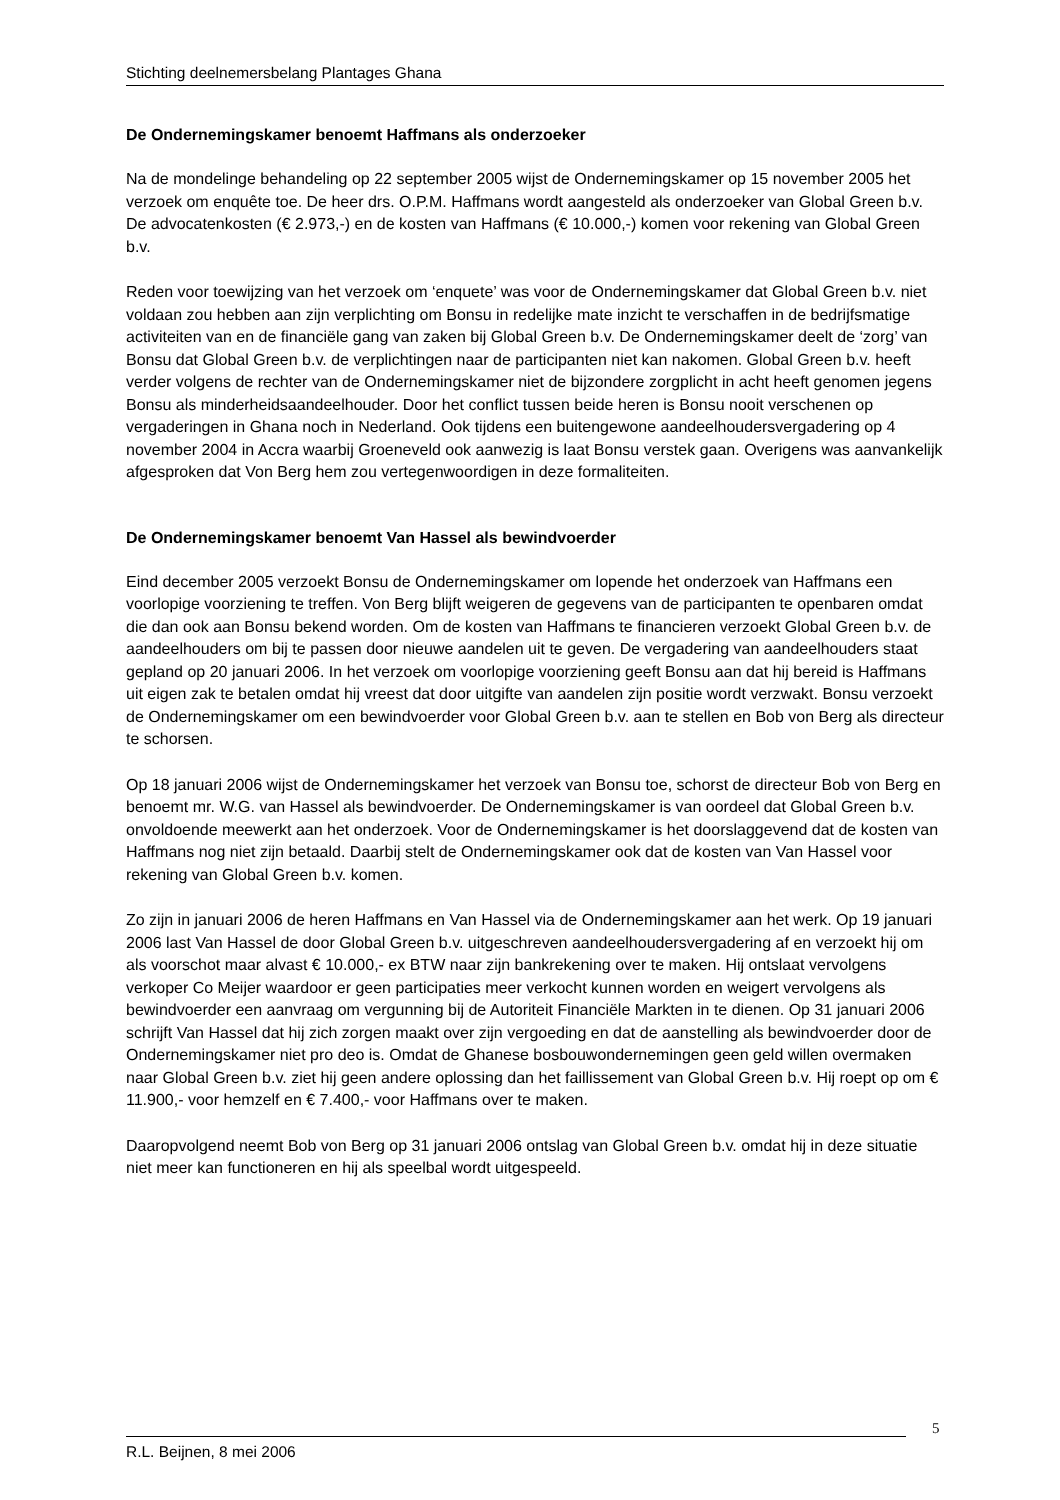Stichting deelnemersbelang Plantages Ghana
De Ondernemingskamer benoemt Haffmans als onderzoeker
Na de mondelinge behandeling op 22 september 2005 wijst de Ondernemingskamer op 15 november 2005 het verzoek om enquête toe. De heer drs. O.P.M. Haffmans wordt aangesteld als onderzoeker van Global Green b.v. De advocatenkosten (€ 2.973,-) en de kosten van Haffmans (€ 10.000,-) komen voor rekening van Global Green b.v.
Reden voor toewijzing van het verzoek om ‘enquete’ was voor de Ondernemingskamer dat Global Green b.v. niet voldaan zou hebben aan zijn verplichting om Bonsu in redelijke mate inzicht te verschaffen in de bedrijfsmatige activiteiten van en de financiële gang van zaken bij Global Green b.v. De Ondernemingskamer deelt de ‘zorg’ van Bonsu dat Global Green b.v. de verplichtingen naar de participanten niet kan nakomen. Global Green b.v. heeft verder volgens de rechter van de Ondernemingskamer niet de bijzondere zorgplicht in acht heeft genomen jegens Bonsu als minderheidsaandeelhouder. Door het conflict tussen beide heren is Bonsu nooit verschenen op vergaderingen in Ghana noch in Nederland. Ook tijdens een buitengewone aandeelhoudersvergadering op 4 november 2004 in Accra waarbij Groeneveld ook aanwezig is laat Bonsu verstek gaan. Overigens was aanvankelijk afgesproken dat Von Berg hem zou vertegenwoordigen in deze formaliteiten.
De Ondernemingskamer benoemt Van Hassel als bewindvoerder
Eind december 2005 verzoekt Bonsu de Ondernemingskamer om lopende het onderzoek van Haffmans een voorlopige voorziening te treffen. Von Berg blijft weigeren de gegevens van de participanten te openbaren omdat die dan ook aan Bonsu bekend worden. Om de kosten van Haffmans te financieren verzoekt Global Green b.v. de aandeelhouders om bij te passen door nieuwe aandelen uit te geven. De vergadering van aandeelhouders staat gepland op 20 januari 2006. In het verzoek om voorlopige voorziening geeft Bonsu aan dat hij bereid is Haffmans uit eigen zak te betalen omdat hij vreest dat door uitgifte van aandelen zijn positie wordt verzwakt. Bonsu verzoekt de Ondernemingskamer om een bewindvoerder voor Global Green b.v. aan te stellen en Bob von Berg als directeur te schorsen.
Op 18 januari 2006 wijst de Ondernemingskamer het verzoek van Bonsu toe, schorst de directeur Bob von Berg en benoemt mr. W.G. van Hassel als bewindvoerder. De Ondernemingskamer is van oordeel dat Global Green b.v. onvoldoende meewerkt aan het onderzoek. Voor de Ondernemingskamer is het doorslaggevend dat de kosten van Haffmans nog niet zijn betaald. Daarbij stelt de Ondernemingskamer ook dat de kosten van Van Hassel voor rekening van Global Green b.v. komen.
Zo zijn in januari 2006 de heren Haffmans en Van Hassel via de Ondernemingskamer aan het werk. Op 19 januari 2006 last Van Hassel de door Global Green b.v. uitgeschreven aandeelhoudersvergadering af en verzoekt hij om als voorschot maar alvast € 10.000,- ex BTW naar zijn bankrekening over te maken. Hij ontslaat vervolgens verkoper Co Meijer waardoor er geen participaties meer verkocht kunnen worden en weigert vervolgens als bewindvoerder een aanvraag om vergunning bij de Autoriteit Financiële Markten in te dienen. Op 31 januari 2006 schrijft Van Hassel dat hij zich zorgen maakt over zijn vergoeding en dat de aanstelling als bewindvoerder door de Ondernemingskamer niet pro deo is. Omdat de Ghanese bosbouwondernemingen geen geld willen overmaken naar Global Green b.v. ziet hij geen andere oplossing dan het faillissement van Global Green b.v. Hij roept op om € 11.900,- voor hemzelf en € 7.400,- voor Haffmans over te maken.
Daaropvolgend neemt Bob von Berg op 31 januari 2006 ontslag van Global Green b.v. omdat hij in deze situatie niet meer kan functioneren en hij als speelbal wordt uitgespeeld.
5
R.L. Beijnen, 8 mei 2006